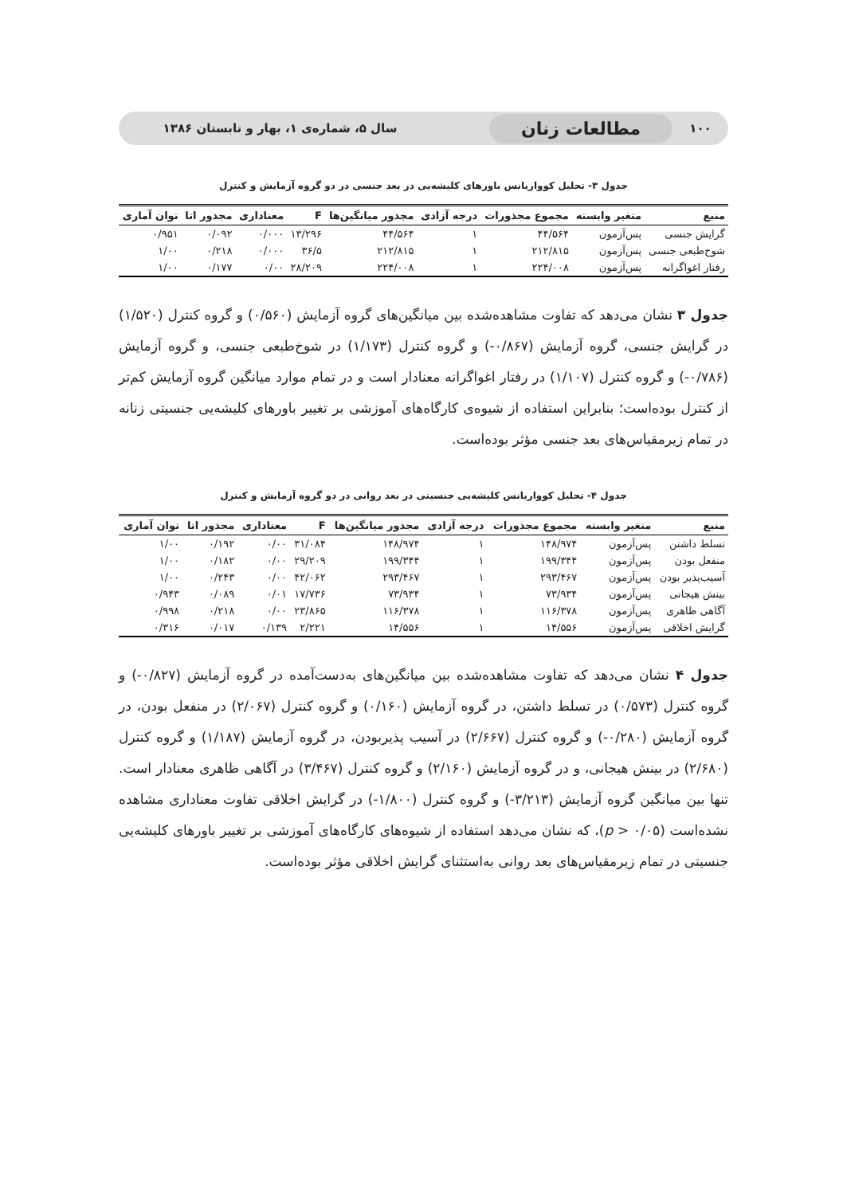۱۰۰ مطالعات زنان سال ۵، شماره‌ی ۱، بهار و تابستان ۱۳۸۶
جدول ۳- تحلیل کوواریانس باورهای کلیشه‌یی در بعد جنسی در دو گروه آزمایش و کنترل
| منبع | متغیر وابسته | مجموع مجذورات | درجه آزادی | مجذور میانگین‌ها | F | معناداری | مجذور اتا | توان آماری |
| --- | --- | --- | --- | --- | --- | --- | --- | --- |
| گرایش جنسی | پس‌آزمون | ۴۴/۵۶۴ | ۱ | ۴۴/۵۶۴ | ۱۳/۲۹۶ | ۰/۰۰۰ | ۰/۰۹۲ | ۰/۹۵۱ |
| شوخ‌طبعی جنسی | پس‌آزمون | ۲۱۲/۸۱۵ | ۱ | ۲۱۲/۸۱۵ | ۳۶/۵ | ۰/۰۰۰ | ۰/۲۱۸ | ۱/۰۰ |
| رفتار اغواگرانه | پس‌آزمون | ۲۲۴/۰۰۸ | ۱ | ۲۲۴/۰۰۸ | ۲۸/۲۰۹ | ۰/۰۰ | ۰/۱۷۷ | ۱/۰۰ |
جدول ۳ نشان می‌دهد که تفاوت مشاهده‌شده بین میانگین‌های گروه آزمایش (۰/۵۶۰) و گروه کنترل (۱/۵۲۰) در گرایش جنسی، گروه آزمایش (۰/۸۶۷-) و گروه کنترل (۱/۱۷۳) در شوخ‌طبعی جنسی، و گروه آزمایش (۰/۷۸۶-) و گروه کنترل (۱/۱۰۷) در رفتار اغواگرانه معنادار است و در تمام موارد میانگین گروه آزمایش کم‌تر از کنترل بوده‌است؛ بنابراین استفاده از شیوه‌ی کارگاه‌های آموزشی بر تغییر باورهای کلیشه‌یی جنسیتی زنانه در تمام زیرمقیاس‌های بعد جنسی مؤثر بوده‌است.
جدول ۴- تحلیل کوواریانس کلیشه‌یی جنسیتی در بعد روانی در دو گروه آزمایش و کنترل
| منبع | متغیر وابسته | مجموع مجذورات | درجه آزادی | مجذور میانگین‌ها | F | معناداری | مجذور اتا | توان آماری |
| --- | --- | --- | --- | --- | --- | --- | --- | --- |
| تسلط داشتن | پس‌آزمون | ۱۴۸/۹۷۴ | ۱ | ۱۴۸/۹۷۴ | ۳۱/۰۸۴ | ۰/۰۰ | ۰/۱۹۲ | ۱/۰۰ |
| منفعل بودن | پس‌آزمون | ۱۹۹/۳۴۴ | ۱ | ۱۹۹/۳۴۴ | ۲۹/۲۰۹ | ۰/۰۰ | ۰/۱۸۲ | ۱/۰۰ |
| آسیب‌پذیر بودن | پس‌آزمون | ۲۹۳/۴۶۷ | ۱ | ۲۹۳/۴۶۷ | ۴۲/۰۶۲ | ۰/۰۰ | ۰/۲۴۳ | ۱/۰۰ |
| بینش هیجانی | پس‌آزمون | ۷۳/۹۳۴ | ۱ | ۷۳/۹۳۴ | ۱۷/۷۳۶ | ۰/۰۱ | ۰/۰۸۹ | ۰/۹۴۳ |
| آگاهی ظاهری | پس‌آزمون | ۱۱۶/۳۷۸ | ۱ | ۱۱۶/۳۷۸ | ۲۳/۸۶۵ | ۰/۰۰ | ۰/۲۱۸ | ۰/۹۹۸ |
| گرایش اخلاقی | پس‌آزمون | ۱۴/۵۵۶ | ۱ | ۱۴/۵۵۶ | ۲/۲۲۱ | ۰/۱۳۹ | ۰/۰۱۷ | ۰/۳۱۶ |
جدول ۴ نشان می‌دهد که تفاوت مشاهده‌شده بین میانگین‌های به‌دست‌آمده در گروه آزمایش (۰/۸۲۷-) و گروه کنترل (۰/۵۷۳) در تسلط داشتن، در گروه آزمایش (۰/۱۶۰) و گروه کنترل (۲/۰۶۷) در منفعل بودن، در گروه آزمایش (۰/۲۸۰-) و گروه کنترل (۲/۶۶۷) در آسیب پذیربودن، در گروه آزمایش (۱/۱۸۷) و گروه کنترل (۲/۶۸۰) در بینش هیجانی، و در گروه آزمایش (۲/۱۶۰) و گروه کنترل (۳/۴۶۷) در آگاهی ظاهری معنادار است. تنها بین میانگین گروه آزمایش (۳/۲۱۳-) و گروه کنترل (۱/۸۰۰-) در گرایش اخلاقی تفاوت معناداری مشاهده نشده‌است (p > ۰/۰۵)، که نشان می‌دهد استفاده از شیوه‌های کارگاه‌های آموزشی بر تغییر باورهای کلیشه‌یی جنسیتی در تمام زیرمقیاس‌های بعد روانی به‌استثنای گرایش اخلاقی مؤثر بوده‌است.